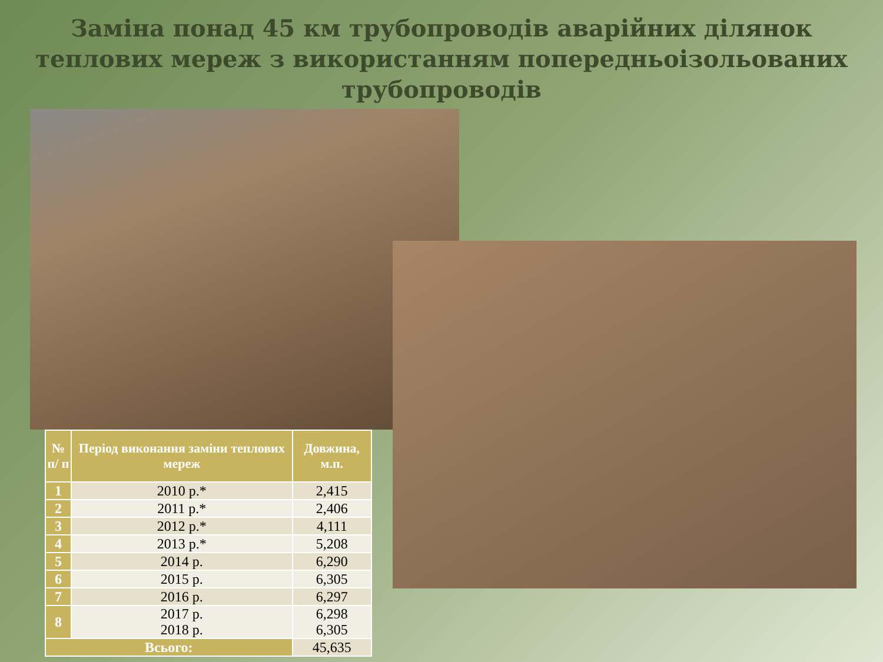Заміна понад 45 км трубопроводів аварійних ділянок теплових мереж з використанням попередньоізольованих трубопроводів
| № п/ п | Період виконання заміни теплових мереж | Довжина, м.п. |
| --- | --- | --- |
| 1 | 2010 р.* | 2,415 |
| 2 | 2011 р.* | 2,406 |
| 3 | 2012 р.* | 4,111 |
| 4 | 2013 р.* | 5,208 |
| 5 | 2014 р. | 6,290 |
| 6 | 2015 р. | 6,305 |
| 7 | 2016 р. | 6,297 |
| 8 | 2017 р. 2018 р. | 6,298 6,305 |
| Всього: | | 45,635 |